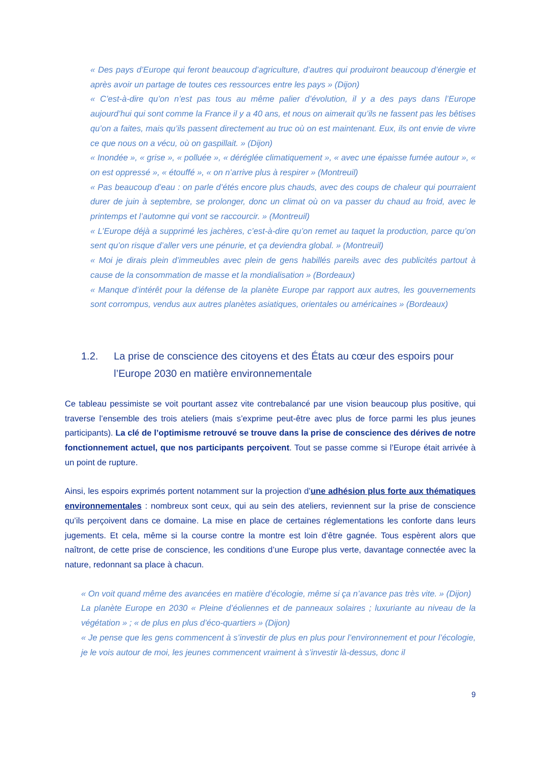« Des pays d’Europe qui feront beaucoup d’agriculture, d’autres qui produiront beaucoup d’énergie et après avoir un partage de toutes ces ressources entre les pays » (Dijon)
« C’est-à-dire qu’on n’est pas tous au même palier d’évolution, il y a des pays dans l’Europe aujourd’hui qui sont comme la France il y a 40 ans, et nous on aimerait qu’ils ne fassent pas les bêtises qu’on a faites, mais qu’ils passent directement au truc où on est maintenant. Eux, ils ont envie de vivre ce que nous on a vécu, où on gaspillait. » (Dijon)
« Inondée », « grise », « polluée », « déréglée climatiquement », « avec une épaisse fumée autour », « on est oppressé », « étouffé », « on n’arrive plus à respirer » (Montreuil)
« Pas beaucoup d’eau : on parle d’étés encore plus chauds, avec des coups de chaleur qui pourraient durer de juin à septembre, se prolonger, donc un climat où on va passer du chaud au froid, avec le printemps et l’automne qui vont se raccourcir. » (Montreuil)
« L’Europe déjà a supprimé les jachères, c’est-à-dire qu’on remet au taquet la production, parce qu’on sent qu’on risque d’aller vers une pénurie, et ça deviendra global. » (Montreuil)
« Moi je dirais plein d’immeubles avec plein de gens habillés pareils avec des publicités partout à cause de la consommation de masse et la mondialisation » (Bordeaux)
« Manque d’intérêt pour la défense de la planète Europe par rapport aux autres, les gouvernements sont corrompus, vendus aux autres planètes asiatiques, orientales ou américaines » (Bordeaux)
1.2. La prise de conscience des citoyens et des États au cœur des espoirs pour l’Europe 2030 en matière environnementale
Ce tableau pessimiste se voit pourtant assez vite contrebalancé par une vision beaucoup plus positive, qui traverse l’ensemble des trois ateliers (mais s’exprime peut-être avec plus de force parmi les plus jeunes participants). La clé de l’optimisme retrouvé se trouve dans la prise de conscience des dérives de notre fonctionnement actuel, que nos participants perçoivent. Tout se passe comme si l’Europe était arrivée à un point de rupture.
Ainsi, les espoirs exprimés portent notamment sur la projection d’une adhésion plus forte aux thématiques environnementales : nombreux sont ceux, qui au sein des ateliers, reviennent sur la prise de conscience qu’ils perçoivent dans ce domaine. La mise en place de certaines réglementations les conforte dans leurs jugements. Et cela, même si la course contre la montre est loin d’être gagnée. Tous espèrent alors que naîtront, de cette prise de conscience, les conditions d’une Europe plus verte, davantage connectée avec la nature, redonnant sa place à chacun.
« On voit quand même des avancées en matière d’écologie, même si ça n’avance pas très vite. » (Dijon)
La planète Europe en 2030 « Pleine d’éoliennes et de panneaux solaires ; luxuriante au niveau de la végétation » ; « de plus en plus d’éco-quartiers » (Dijon)
« Je pense que les gens commencent à s’investir de plus en plus pour l’environnement et pour l’écologie, je le vois autour de moi, les jeunes commencent vraiment à s’investir là-dessus, donc il
9